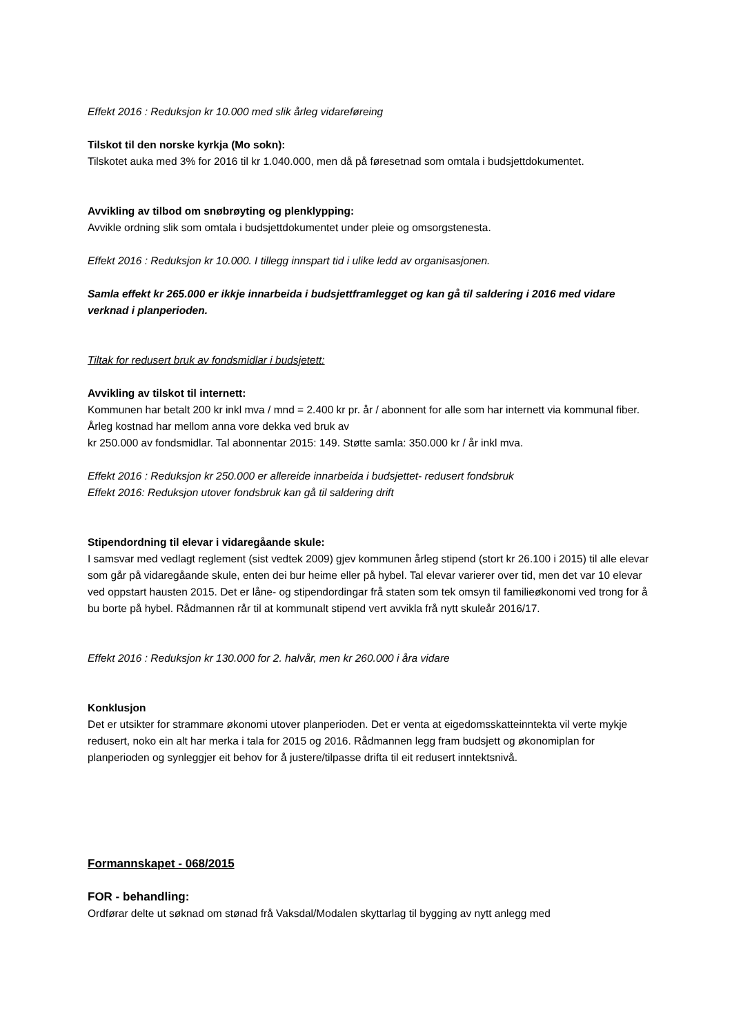Effekt 2016 : Reduksjon kr 10.000 med slik årleg vidareføreing
Tilskot til den norske kyrkja (Mo sokn):
Tilskotet auka med 3% for 2016 til kr 1.040.000, men då på føresetnad som omtala i budsjettdokumentet.
Avvikling av tilbod om snøbrøyting og plenklypping:
Avvikle ordning slik som omtala i budsjettdokumentet under pleie og omsorgstenesta.
Effekt 2016 : Reduksjon kr 10.000. I tillegg innspart tid i ulike ledd av organisasjonen.
Samla effekt kr 265.000 er ikkje innarbeida i budsjettframlegget og kan gå til saldering i 2016 med vidare verknad i planperioden.
Tiltak for redusert bruk av fondsmidlar i budsjetett:
Avvikling av tilskot til internett:
Kommunen har betalt 200 kr inkl mva / mnd = 2.400 kr pr. år / abonnent for alle som har internett via kommunal fiber. Årleg kostnad har mellom anna vore dekka ved bruk av
kr 250.000 av fondsmidlar. Tal abonnentar 2015: 149. Støtte samla: 350.000 kr / år inkl mva.
Effekt 2016 : Reduksjon kr 250.000 er allereide innarbeida i budsjettet- redusert fondsbruk
Effekt 2016: Reduksjon utover fondsbruk kan gå til saldering drift
Stipendordning til elevar i vidaregåande skule:
I samsvar med vedlagt reglement (sist vedtek 2009) gjev kommunen årleg stipend (stort kr 26.100 i 2015) til alle elevar som går på vidaregåande skule, enten dei bur heime eller på hybel. Tal elevar varierer over tid, men det var 10 elevar ved oppstart hausten 2015. Det er låne- og stipendordingar frå staten som tek omsyn til familieøkonomi ved trong for å bu borte på hybel. Rådmannen rår til at kommunalt stipend vert avvikla frå nytt skuleår 2016/17.
Effekt 2016 : Reduksjon kr 130.000 for 2. halvår, men kr 260.000 i åra vidare
Konklusjon
Det er utsikter for strammare økonomi utover planperioden. Det er venta at eigedomsskatteinntekta vil verte mykje redusert, noko ein alt har merka i tala for 2015 og 2016. Rådmannen legg fram budsjett og økonomiplan for planperioden og synleggjer eit behov for å justere/tilpasse drifta til eit redusert inntektsnivå.
Formannskapet - 068/2015
FOR - behandling:
Ordførar delte ut søknad om stønad frå Vaksdal/Modalen skyttarlag til bygging av nytt anlegg med